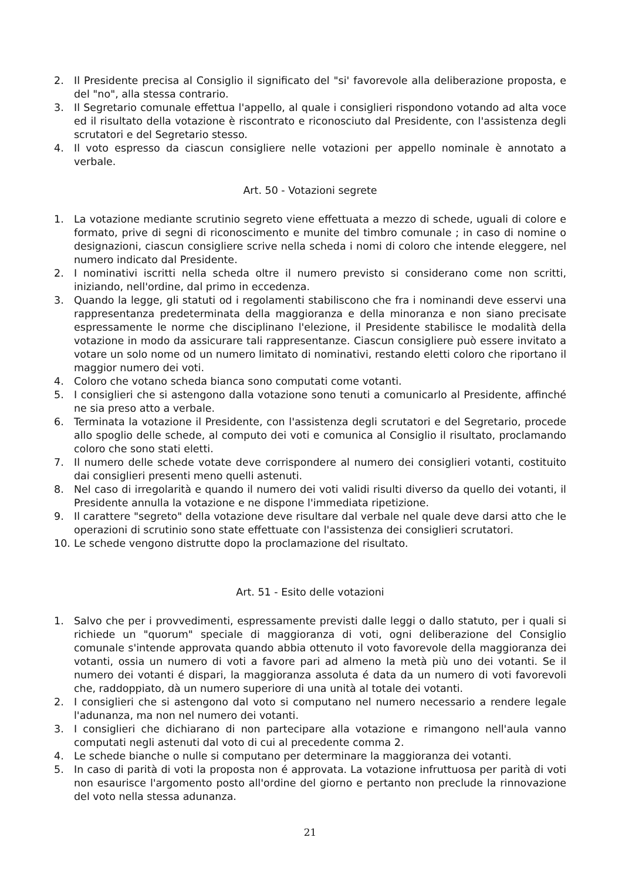2. Il Presidente precisa al Consiglio il significato del "si' favorevole alla deliberazione proposta, e del "no", alla stessa contrario.
3. Il Segretario comunale effettua l'appello, al quale i consiglieri rispondono votando ad alta voce ed il risultato della votazione è riscontrato e riconosciuto dal Presidente, con l'assistenza degli scrutatori e del Segretario stesso.
4. Il voto espresso da ciascun consigliere nelle votazioni per appello nominale è annotato a verbale.
Art. 50 - Votazioni segrete
1. La votazione mediante scrutinio segreto viene effettuata a mezzo di schede, uguali di colore e formato, prive di segni di riconoscimento e munite del timbro comunale ; in caso di nomine o designazioni, ciascun consigliere scrive nella scheda i nomi di coloro che intende eleggere, nel numero indicato dal Presidente.
2. I nominativi iscritti nella scheda oltre il numero previsto si considerano come non scritti, iniziando, nell'ordine, dal primo in eccedenza.
3. Quando la legge, gli statuti od i regolamenti stabiliscono che fra i nominandi deve esservi una rappresentanza predeterminata della maggioranza e della minoranza e non siano precisate espressamente le norme che disciplinano l'elezione, il Presidente stabilisce le modalità della votazione in modo da assicurare tali rappresentanze. Ciascun consigliere può essere invitato a votare un solo nome od un numero limitato di nominativi, restando eletti coloro che riportano il maggior numero dei voti.
4. Coloro che votano scheda bianca sono computati come votanti.
5. I consiglieri che si astengono dalla votazione sono tenuti a comunicarlo al Presidente, affinché ne sia preso atto a verbale.
6. Terminata la votazione il Presidente, con l'assistenza degli scrutatori e del Segretario, procede allo spoglio delle schede, al computo dei voti e comunica al Consiglio il risultato, proclamando coloro che sono stati eletti.
7. Il numero delle schede votate deve corrispondere al numero dei consiglieri votanti, costituito dai consiglieri presenti meno quelli astenuti.
8. Nel caso di irregolarità e quando il numero dei voti validi risulti diverso da quello dei votanti, il Presidente annulla la votazione e ne dispone l'immediata ripetizione.
9. Il carattere "segreto" della votazione deve risultare dal verbale nel quale deve darsi atto che le operazioni di scrutinio sono state effettuate con l'assistenza dei consiglieri scrutatori.
10. Le schede vengono distrutte dopo la proclamazione del risultato.
Art. 51 - Esito delle votazioni
1. Salvo che per i provvedimenti, espressamente previsti dalle leggi o dallo statuto, per i quali si richiede un "quorum" speciale di maggioranza di voti, ogni deliberazione del Consiglio comunale s'intende approvata quando abbia ottenuto il voto favorevole della maggioranza dei votanti, ossia un numero di voti a favore pari ad almeno la metà più uno dei votanti. Se il numero dei votanti é dispari, la maggioranza assoluta é data da un numero di voti favorevoli che, raddoppiato, dà un numero superiore di una unità al totale dei votanti.
2. I consiglieri che si astengono dal voto si computano nel numero necessario a rendere legale l'adunanza, ma non nel numero dei votanti.
3. I consiglieri che dichiarano di non partecipare alla votazione e rimangono nell'aula vanno computati negli astenuti dal voto di cui al precedente comma 2.
4. Le schede bianche o nulle si computano per determinare la maggioranza dei votanti.
5. In caso di parità di voti la proposta non é approvata. La votazione infruttuosa per parità di voti non esaurisce l'argomento posto all'ordine del giorno e pertanto non preclude la rinnovazione del voto nella stessa adunanza.
21